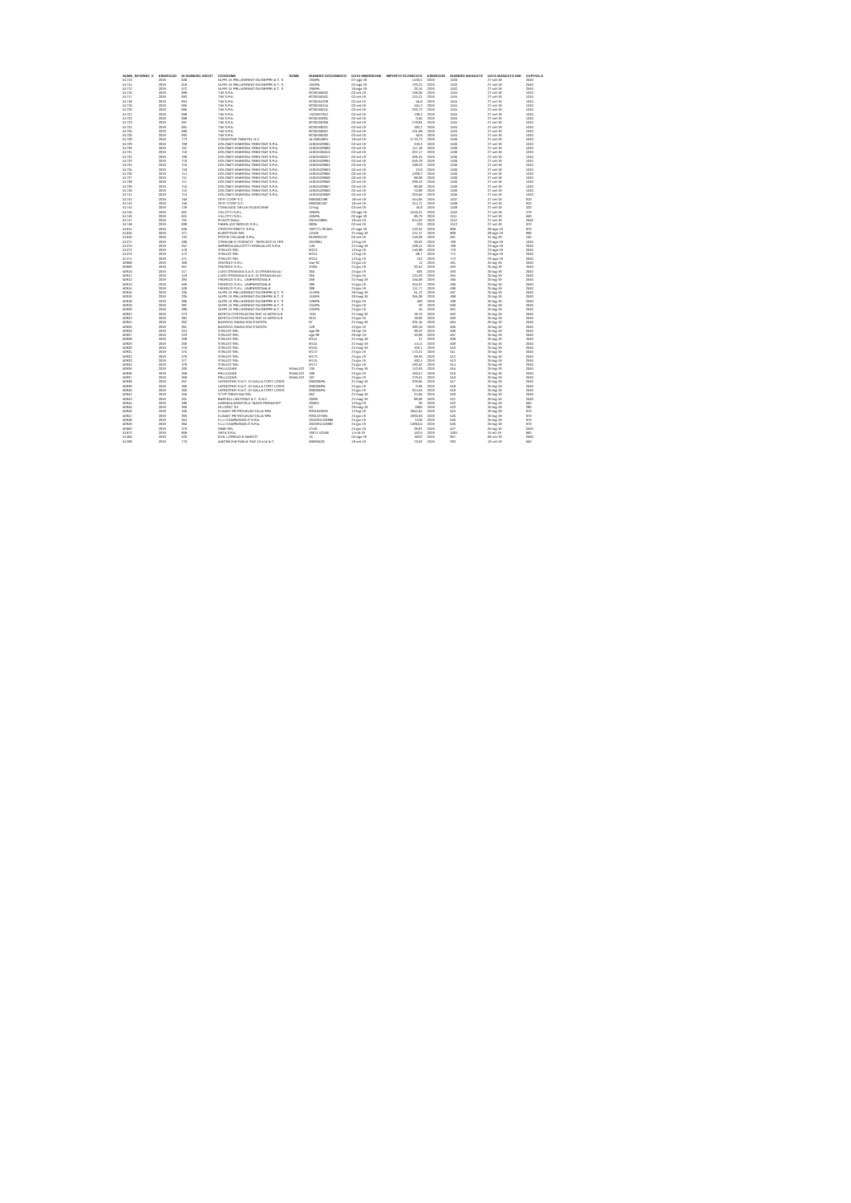| NUME_INTERNO_X | ESERCIZIO | DI NUMERO ASCOT | COGNOME | NOME | NUMERO DOCUMENTO | DATA IMMISSIONE | IMPORTO SCARICATO | ESERCIZIO | NUMERO MANDATO | DATA MANDATO EMI | CAPITOLO |
| --- | --- | --- | --- | --- | --- | --- | --- | --- | --- | --- | --- |
| 51713 | 2019 | 638 | NI.PR. DI PELLEGRINO GIUSEPPE & C. S | | 193/PA | 07-ago-19 | 1433,4 | 2019 | 1103 | 27-set-19 | 2640 |
| 51714 | 2019 | 618 | NI.PR. DI PELLEGRINO GIUSEPPE & C. S | | 192/PA | 02-ago-19 | 793,21 | 2019 | 1103 | 27-set-19 | 2640 |
| 51712 | 2019 | 672 | NI.PR. DI PELLEGRINO GIUSEPPE & C. S | | 196/PA | 19-ago-19 | 33,16 | 2019 | 1102 | 27-set-19 | 2640 |
| 51716 | 2019 | 689 | TIM S.P.A. | | 8C00166562 | 02-set-19 | 109,36 | 2019 | 1104 | 27-set-19 | 1010 |
| 51717 | 2019 | 693 | TIM S.P.A. | | 8C00166401 | 02-set-19 | 124,21 | 2019 | 1104 | 27-set-19 | 1010 |
| 51718 | 2019 | 694 | TIM S.P.A. | | 8C00164328 | 02-set-19 | 55,8 | 2019 | 1104 | 27-set-19 | 1010 |
| 51719 | 2019 | 695 | TIM S.P.A. | | 8C00166344 | 02-set-19 | 164,3 | 2019 | 1104 | 27-set-19 | 1010 |
| 51720 | 2019 | 696 | TIM S.P.A. | | 8C00166041 | 02-set-19 | 203,73 | 2019 | 1104 | 27-set-19 | 1010 |
| 51721 | 2019 | 698 | TIM S.P.A. | | 7X02937942 | 02-set-19 | 138,3 | 2019 | 1104 | 27-set-19 | 1010 |
| 51722 | 2019 | 688 | TIM S.P.A. | | 8C00163901 | 02-set-19 | 0,55 | 2019 | 1104 | 27-set-19 | 1010 |
| 51723 | 2019 | 697 | TIM S.P.A. | | 8C00166395 | 02-set-19 | 178,84 | 2019 | 1104 | 27-set-19 | 1010 |
| 51724 | 2019 | 691 | TIM S.P.A. | | 8C00166021 | 02-set-19 | 182,2 | 2019 | 1104 | 27-set-19 | 1010 |
| 51725 | 2019 | 690 | TIM S.P.A. | | 8C00166007 | 02-set-19 | 101,58 | 2019 | 1104 | 27-set-19 | 1010 |
| 51726 | 2019 | 692 | TIM S.P.A. | | 8C00166262 | 02-set-19 | 55,8 | 2019 | 1104 | 27-set-19 | 1010 |
| 51728 | 2019 | 773 | VODAFONE OMNITEL N.V. | | AL16604894 | 18-set-19 | 1770,73 | 2019 | 1105 | 27-set-19 | 1010 |
| 51729 | 2019 | 708 | DOLOMITI ENERGIA TRENTINO S.P.A. | | 419D0429861 | 02-set-19 | 249,3 | 2019 | 1106 | 27-set-19 | 1010 |
| 51730 | 2019 | 707 | DOLOMITI ENERGIA TRENTINO S.P.A. | | 419D0429860 | 02-set-19 | 117,18 | 2019 | 1106 | 27-set-19 | 1010 |
| 51731 | 2019 | 710 | DOLOMITI ENERGIA TRENTINO S.P.A. | | 419D0435016 | 02-set-19 | 207,17 | 2019 | 1106 | 27-set-19 | 1010 |
| 51732 | 2019 | 709 | DOLOMITI ENERGIA TRENTINO S.P.A. | | 419D0435017 | 02-set-19 | 306,34 | 2019 | 1106 | 27-set-19 | 1010 |
| 51733 | 2019 | 719 | DOLOMITI ENERGIA TRENTINO S.P.A. | | 419D0429864 | 02-set-19 | 549,78 | 2019 | 1106 | 27-set-19 | 1010 |
| 51734 | 2019 | 716 | DOLOMITI ENERGIA TRENTINO S.P.A. | | 419D0429862 | 02-set-19 | 198,33 | 2019 | 1106 | 27-set-19 | 1010 |
| 51735 | 2019 | 718 | DOLOMITI ENERGIA TRENTINO S.P.A. | | 419D0429863 | 02-set-19 | 13,8 | 2019 | 1106 | 27-set-19 | 1010 |
| 51736 | 2019 | 714 | DOLOMITI ENERGIA TRENTINO S.P.A. | | 419D0429865 | 02-set-19 | 1209,2 | 2019 | 1106 | 27-set-19 | 1010 |
| 51737 | 2019 | 711 | DOLOMITI ENERGIA TRENTINO S.P.A. | | 419D0429858 | 02-set-19 | 88,68 | 2019 | 1106 | 27-set-19 | 1010 |
| 51738 | 2019 | 717 | DOLOMITI ENERGIA TRENTINO S.P.A. | | 419D0429856 | 02-set-19 | 299,42 | 2019 | 1106 | 27-set-19 | 1010 |
| 51739 | 2019 | 715 | DOLOMITI ENERGIA TRENTINO S.P.A. | | 419D0429857 | 02-set-19 | 80,08 | 2019 | 1106 | 27-set-19 | 1010 |
| 51740 | 2019 | 712 | DOLOMITI ENERGIA TRENTINO S.P.A. | | 419D0429860 | 02-set-19 | 75,89 | 2019 | 1106 | 27-set-19 | 1010 |
| 51741 | 2019 | 713 | DOLOMITI ENERGIA TRENTINO S.P.A. | | 419D0429859 | 02-set-19 | 203,59 | 2019 | 1106 | 27-set-19 | 1010 |
| 51742 | 2019 | 756 | OFFI COOP S.C. | | 6900002498 | 18-set-19 | 454,95 | 2019 | 1107 | 27-set-19 | 910 |
| 51743 | 2019 | 755 | OFFI COOP S.C. | | 6900002497 | 18-set-19 | 314,71 | 2019 | 1108 | 27-set-19 | 910 |
| 51744 | 2019 | 729 | COMUNITA' DELLE GIUDICARIE | | 12-lug | 02-set-19 | 46,8 | 2019 | 1109 | 27-set-19 | 320 |
| 51745 | 2019 | 601 | VILLOTTI S.R.L. | | 160/PA | 02-ago-19 | 1516,21 | 2019 | 1110 | 27-set-19 | 270 |
| 51746 | 2019 | 601 | VILLOTTI S.R.L. | | 160/PA | 02-ago-19 | 86,79 | 2019 | 1111 | 27-set-19 | 550 |
| 51747 | 2019 | 791 | PUNTO GIALL | | 2019/V0866 | 18-set-19 | 914,02 | 2019 | 1112 | 27-set-19 | 2640 |
| 51748 | 2019 | 699 | FEHRLIZZI SERVIZI S.R.L. | | 682B | 02-set-19 | 220 | 2019 | 1113 | 27-set-19 | 970 |
| 51014 | 2019 | 635 | CRISTOFORETTI S.P.A. | | 19FCCL781561 | 07-ago-19 | 132,34 | 2019 | 808 | 28-ago-19 | 970 |
| 51015 | 2019 | 277 | EUROTOUR SRL | | 12/4/E | 21-mag-19 | 127,27 | 2019 | 809 | 28-ago-19 | 990 |
| 51016 | 2019 | 722 | POSTE ITALIANE S.P.A. | | 8119001122 | 02-set-19 | 148,28 | 2019 | 597 | 31-lug-19 | 150 |
| 51271 | 2019 | 486 | COMUNE DI STENICO - SERVIZIO DI TES | | 2019864 | 12-lug-19 | 39,62 | 2019 | 769 | 23-ago-19 | 1010 |
| 51270 | 2019 | 257 | IMPRESA MAZZOTTI ROMUALDO S.P.A. | | 149 | 21-mag-19 | 108,14 | 2019 | 768 | 23-ago-19 | 2640 |
| 51272 | 2019 | 470 | STELDO SRL | | 8/213 | 12-lug-19 | 140,88 | 2019 | 770 | 23-ago-19 | 2640 |
| 51273 | 2019 | 472 | STELDO SRL | | 8/214 | 12-lug-19 | 68,7 | 2019 | 771 | 23-ago-19 | 2640 |
| 51274 | 2019 | 471 | STELDO SRL | | 8/214 | 12-lug-19 | 152 | 2019 | 772 | 23-ago-19 | 2640 |
| 50908 | 2019 | 368 | ONORATI S.R.L. | | ntar-92 | 24-giu-19 | 12 | 2019 | 491 | 25-lug-19 | 2640 |
| 50909 | 2019 | 367 | ONORATI S.R.L. | | 2/205 | 24-giu-19 | 92,52 | 2019 | 492 | 25-lug-19 | 2640 |
| 50910 | 2019 | 417 | LUIGI OSSANNA S.A.S. DI OSSANNA ALI | | 360 | 24-giu-19 | 605 | 2019 | 493 | 25-lug-19 | 2640 |
| 50911 | 2019 | 418 | LUIGI OSSANNA S.A.S. DI OSSANNA ALI | | 355 | 24-giu-19 | 134,29 | 2019 | 494 | 25-lug-19 | 2640 |
| 50912 | 2019 | 284 | FEDRIZZI S.R.L. UNIPERSONALE | | 268 | 21-mag-19 | 155,58 | 2019 | 495 | 25-lug-19 | 2640 |
| 50913 | 2019 | 405 | FEDRIZZI S.R.L. UNIPERSONALE | | 389 | 24-giu-19 | 204,07 | 2019 | 496 | 25-lug-19 | 2640 |
| 50914 | 2019 | 406 | FEDRIZZI S.R.L. UNIPERSONALE | | 388 | 24-giu-19 | 111,77 | 2019 | 496 | 25-lug-19 | 2640 |
| 50915 | 2019 | 336 | NI.PR. DI PELLEGRINO GIUSEPPE & C. S | | 114/PA | 30-mag-19 | 61,12 | 2019 | 497 | 25-lug-19 | 2640 |
| 50916 | 2019 | 335 | NI.PR. DI PELLEGRINO GIUSEPPE & C. S | | 115/PA | 30-mag-19 | 355,38 | 2019 | 498 | 25-lug-19 | 2640 |
| 50918 | 2019 | 385 | NI.PR. DI PELLEGRINO GIUSEPPE & C. S | | 128/PA | 24-giu-19 | 466 | 2019 | 499 | 25-lug-19 | 2640 |
| 50919 | 2019 | 387 | NI.PR. DI PELLEGRINO GIUSEPPE & C. S | | 134/PA | 24-giu-19 | 20 | 2019 | 500 | 25-lug-19 | 2640 |
| 50920 | 2019 | 386 | NI.PR. DI PELLEGRINO GIUSEPPE & C. S | | 133/PA | 24-giu-19 | 45 | 2019 | 501 | 25-lug-19 | 2640 |
| 50922 | 2019 | 273 | MOSCA COSTRUZIONI SNC DI MOSCA E | | 75/D | 21-mag-19 | 18,76 | 2019 | 502 | 25-lug-19 | 2640 |
| 50923 | 2019 | 381 | MOSCA COSTRUZIONI SNC DI MOSCA E | | 91/D | 24-giu-19 | 18,06 | 2019 | 503 | 25-lug-19 | 2640 |
| 50924 | 2019 | 262 | BAGOZZI GIANNI ENI STATION | | 97 | 21-mag-19 | 331,15 | 2019 | 504 | 25-lug-19 | 2640 |
| 50925 | 2019 | 361 | BAGOZZI GIANNI ENI STATION | | 128 | 24-giu-19 | 390,16 | 2019 | 505 | 25-lug-19 | 2640 |
| 50926 | 2019 | 224 | STELDO SRL | | ago-99 | 26-apr-19 | 39,22 | 2019 | 506 | 25-lug-19 | 2640 |
| 50927 | 2019 | 223 | STELDO SRL | | ago-99 | 26-apr-19 | 10,96 | 2019 | 507 | 25-lug-19 | 2640 |
| 50928 | 2019 | 268 | STELDO SRL | | 8/114 | 21-mag-19 | 37 | 2019 | 508 | 25-lug-19 | 2640 |
| 50929 | 2019 | 269 | STELDO SRL | | 8/115 | 21-mag-19 | 141,5 | 2019 | 509 | 25-lug-19 | 2640 |
| 50930 | 2019 | 270 | STELDO SRL | | 8/116 | 21-mag-19 | 103,1 | 2019 | 510 | 25-lug-19 | 2640 |
| 50931 | 2019 | 375 | STELDO SRL | | 8/172 | 24-giu-19 | 173,21 | 2019 | 511 | 25-lug-19 | 2640 |
| 50932 | 2019 | 376 | STELDO SRL | | 8/173 | 24-giu-19 | 68,93 | 2019 | 512 | 25-lug-19 | 2640 |
| 50933 | 2019 | 377 | STELDO SRL | | 8/175 | 24-giu-19 | 492,4 | 2019 | 513 | 25-lug-19 | 2640 |
| 50934 | 2019 | 378 | STELDO SRL | | 8/177 | 24-giu-19 | 182,52 | 2019 | 514 | 25-lug-19 | 2640 |
| 50935 | 2019 | 260 | PELLIZZARI | RINALDO | 135 | 21-mag-19 | 113,93 | 2019 | 515 | 25-lug-19 | 2640 |
| 50936 | 2019 | 358 | PELLIZZARI | RINALDO | 188 | 24-giu-19 | 166,57 | 2019 | 516 | 25-lug-19 | 2640 |
| 50937 | 2019 | 359 | PELLIZZARI | RINALDO | 187 | 24-giu-19 | 279,51 | 2019 | 516 | 25-lug-19 | 2640 |
| 50938 | 2019 | 267 | LEONOFER S.N.C. DI DALLA CORT LORIS | | 000000/PA | 21-mag-19 | 329,65 | 2019 | 517 | 25-lug-19 | 2640 |
| 50939 | 2019 | 366 | LEONOFER S.N.C. DI DALLA CORT LORIS | | 000000/PA | 24-giu-19 | 0,96 | 2019 | 518 | 25-lug-19 | 2640 |
| 50940 | 2019 | 366 | LEONOFER S.N.C. DI DALLA CORT LORIS | | 000000/PA | 24-giu-19 | 324,53 | 2019 | 519 | 25-lug-19 | 2640 |
| 50942 | 2019 | 255 | STYP TRENTINA SRL | | 662 | 21-mag-19 | 24,05 | 2019 | 520 | 25-lug-19 | 2640 |
| 50943 | 2019 | 261 | BERTELLI ANTONIO & C. S.N.C. | | 20/PA | 21-mag-19 | 89,06 | 2019 | 521 | 25-lug-19 | 2640 |
| 50944 | 2019 | 489 | AZIENDA AGRICOLA "MASO PARADISO" | | 20/001 | 12-lug-19 | 30 | 2019 | 522 | 25-lug-19 | 550 |
| 50945 | 2019 | 300 | HI-LOGIC Srl | | 53 | 29-mag-19 | 2850 | 2019 | 523 | 25-lug-19 | 280 |
| 50946 | 2019 | 465 | KUWAIT PETROLEUM ITALIA SPA | | P201949016 | 12-lug-19 | 2054,64 | 2019 | 524 | 25-lug-19 | 970 |
| 50947 | 2019 | 393 | KUWAIT PETROLEUM ITALIA SPA | | P201227681 | 24-giu-19 | 1835,93 | 2019 | 525 | 25-lug-19 | 970 |
| 50948 | 2019 | 364 | F.LLI CAMPAGNOLO S.P.A. | | 2019/01/419886 | 24-giu-19 | 1248 | 2019 | 526 | 25-lug-19 | 970 |
| 50949 | 2019 | 365 | F.LLI CAMPAGNOLO S.P.A. | | 2019/01/419887 | 24-giu-19 | 13810,5 | 2019 | 526 | 25-lug-19 | 970 |
| 50950 | 2019 | 379 | GIBE SRL | | 2/146 | 24-giu-19 | 39,87 | 2019 | 527 | 25-lug-19 | 2640 |
| 51872 | 2019 | 868 | SETA S.P.A. | | 19071-52186 | 14-ott-19 | 162,5 | 2019 | 1061 | 24-ott-19 | 960 |
| 51356 | 2019 | 620 | EDIL LORENZI E MARCO | | 16 | 02-ago-19 | 6822 | 2019 | 857 | 06-set-19 | 2660 |
| 51208 | 2019 | 770 | AMORE RAFFAELE SNC DI A.M & C. | | 000065/25 | 18-set-19 | 73,92 | 2019 | 932 | 19-set-19 | 550 |